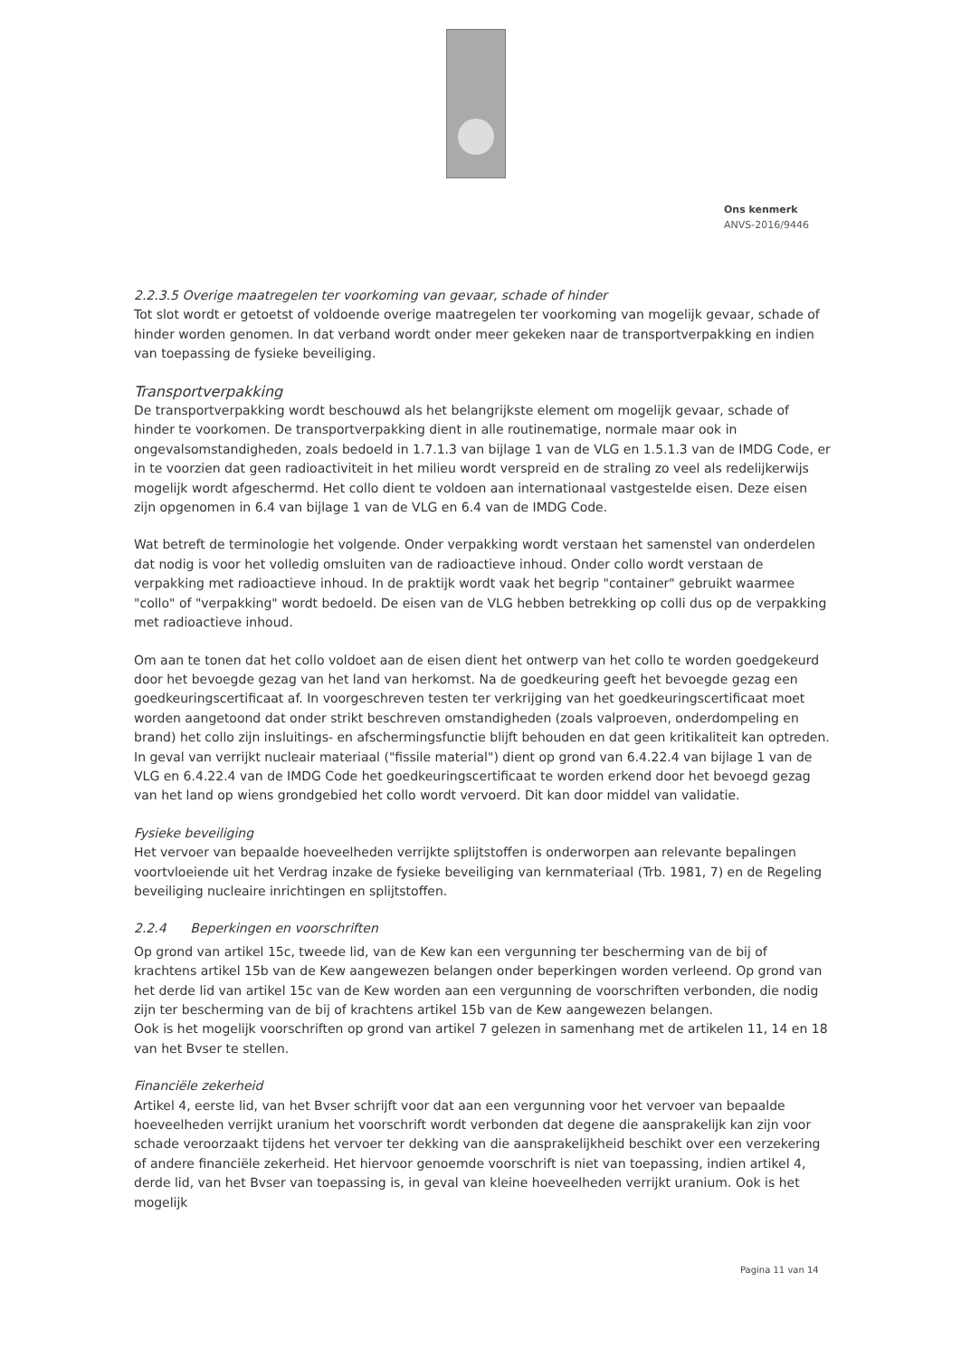Ons kenmerk
ANVS-2016/9446
2.2.3.5 Overige maatregelen ter voorkoming van gevaar, schade of hinder
Tot slot wordt er getoetst of voldoende overige maatregelen ter voorkoming van mogelijk gevaar, schade of hinder worden genomen. In dat verband wordt onder meer gekeken naar de transportverpakking en indien van toepassing de fysieke beveiliging.
Transportverpakking
De transportverpakking wordt beschouwd als het belangrijkste element om mogelijk gevaar, schade of hinder te voorkomen. De transportverpakking dient in alle routinematige, normale maar ook in ongevalsomstandigheden, zoals bedoeld in 1.7.1.3 van bijlage 1 van de VLG en 1.5.1.3 van de IMDG Code, er in te voorzien dat geen radioactiviteit in het milieu wordt verspreid en de straling zo veel als redelijkerwijs mogelijk wordt afgeschermd. Het collo dient te voldoen aan internationaal vastgestelde eisen. Deze eisen zijn opgenomen in 6.4 van bijlage 1 van de VLG en 6.4 van de IMDG Code.
Wat betreft de terminologie het volgende. Onder verpakking wordt verstaan het samenstel van onderdelen dat nodig is voor het volledig omsluiten van de radioactieve inhoud. Onder collo wordt verstaan de verpakking met radioactieve inhoud. In de praktijk wordt vaak het begrip "container" gebruikt waarmee "collo" of "verpakking" wordt bedoeld. De eisen van de VLG hebben betrekking op colli dus op de verpakking met radioactieve inhoud.
Om aan te tonen dat het collo voldoet aan de eisen dient het ontwerp van het collo te worden goedgekeurd door het bevoegde gezag van het land van herkomst. Na de goedkeuring geeft het bevoegde gezag een goedkeuringscertificaat af. In voorgeschreven testen ter verkrijging van het goedkeuringscertificaat moet worden aangetoond dat onder strikt beschreven omstandigheden (zoals valproeven, onderdompeling en brand) het collo zijn insluitings- en afschermingsfunctie blijft behouden en dat geen kritikaliteit kan optreden. In geval van verrijkt nucleair materiaal ("fissile material") dient op grond van 6.4.22.4 van bijlage 1 van de VLG en 6.4.22.4 van de IMDG Code het goedkeuringscertificaat te worden erkend door het bevoegd gezag van het land op wiens grondgebied het collo wordt vervoerd. Dit kan door middel van validatie.
Fysieke beveiliging
Het vervoer van bepaalde hoeveelheden verrijkte splijtstoffen is onderworpen aan relevante bepalingen voortvloeiende uit het Verdrag inzake de fysieke beveiliging van kernmateriaal (Trb. 1981, 7) en de Regeling beveiliging nucleaire inrichtingen en splijtstoffen.
2.2.4 Beperkingen en voorschriften
Op grond van artikel 15c, tweede lid, van de Kew kan een vergunning ter bescherming van de bij of krachtens artikel 15b van de Kew aangewezen belangen onder beperkingen worden verleend. Op grond van het derde lid van artikel 15c van de Kew worden aan een vergunning de voorschriften verbonden, die nodig zijn ter bescherming van de bij of krachtens artikel 15b van de Kew aangewezen belangen.
Ook is het mogelijk voorschriften op grond van artikel 7 gelezen in samenhang met de artikelen 11, 14 en 18 van het Bvser te stellen.
Financiële zekerheid
Artikel 4, eerste lid, van het Bvser schrijft voor dat aan een vergunning voor het vervoer van bepaalde hoeveelheden verrijkt uranium het voorschrift wordt verbonden dat degene die aansprakelijk kan zijn voor schade veroorzaakt tijdens het vervoer ter dekking van die aansprakelijkheid beschikt over een verzekering of andere financiële zekerheid. Het hiervoor genoemde voorschrift is niet van toepassing, indien artikel 4, derde lid, van het Bvser van toepassing is, in geval van kleine hoeveelheden verrijkt uranium. Ook is het mogelijk
Pagina 11 van 14